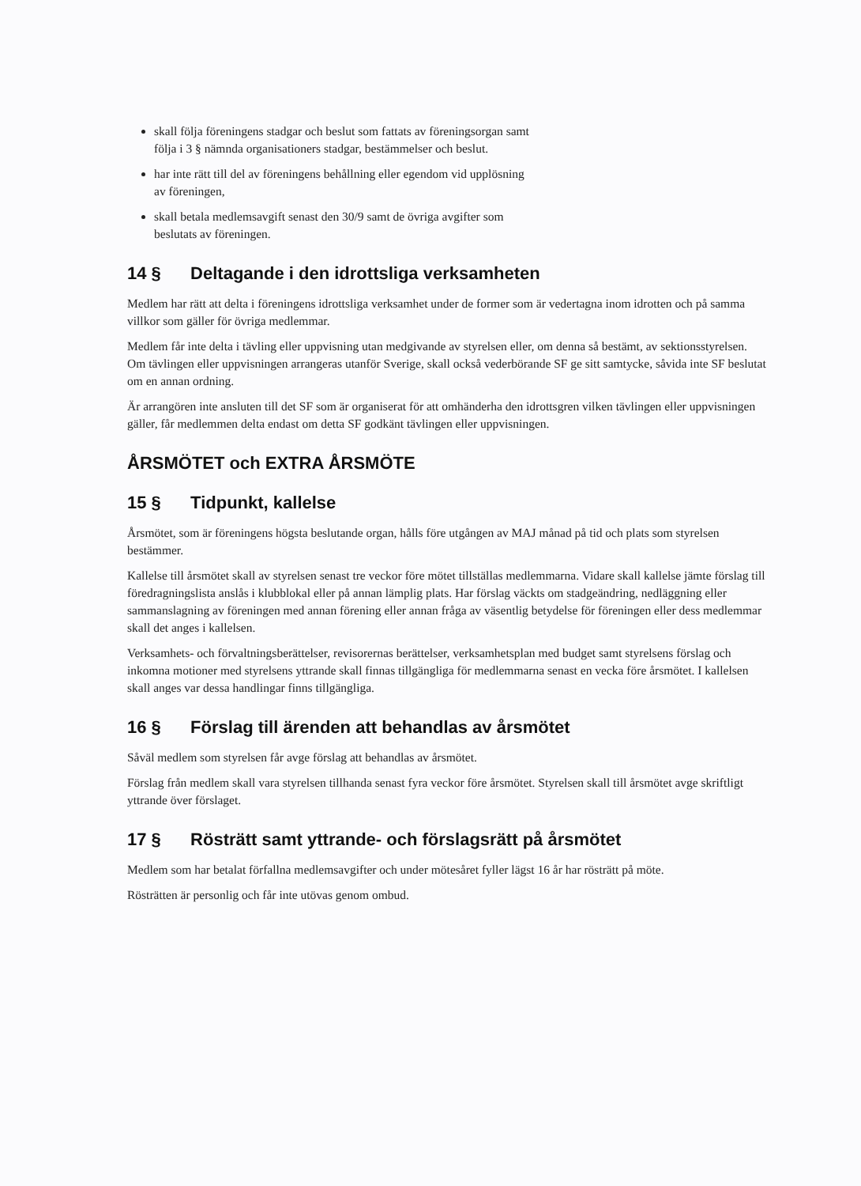skall följa föreningens stadgar och beslut som fattats av föreningsorgan samt följa i 3 § nämnda organisationers stadgar, bestämmelser och beslut.
har inte rätt till del av föreningens behållning eller egendom vid upplösning av föreningen,
skall betala medlemsavgift senast den 30/9 samt de övriga avgifter som beslutats av föreningen.
14 § Deltagande i den idrottsliga verksamheten
Medlem har rätt att delta i föreningens idrottsliga verksamhet under de former som är vedertagna inom idrotten och på samma villkor som gäller för övriga medlemmar.
Medlem får inte delta i tävling eller uppvisning utan medgivande av styrelsen eller, om denna så bestämt, av sektionsstyrelsen. Om tävlingen eller uppvisningen arrangeras utanför Sverige, skall också vederbörande SF ge sitt samtycke, såvida inte SF beslutat om en annan ordning.
Är arrangören inte ansluten till det SF som är organiserat för att omhänderha den idrottsgren vilken tävlingen eller uppvisningen gäller, får medlemmen delta endast om detta SF godkänt tävlingen eller uppvisningen.
ÅRSMÖTET och EXTRA ÅRSMÖTE
15 § Tidpunkt, kallelse
Årsmötet, som är föreningens högsta beslutande organ, hålls före utgången av MAJ månad på tid och plats som styrelsen bestämmer.
Kallelse till årsmötet skall av styrelsen senast tre veckor före mötet tillställas medlemmarna. Vidare skall kallelse jämte förslag till föredragningslista anslås i klubblokal eller på annan lämplig plats. Har förslag väckts om stadgeändring, nedläggning eller sammanslagning av föreningen med annan förening eller annan fråga av väsentlig betydelse för föreningen eller dess medlemmar skall det anges i kallelsen.
Verksamhets- och förvaltningsberättelser, revisorernas berättelser, verksamhetsplan med budget samt styrelsens förslag och inkomna motioner med styrelsens yttrande skall finnas tillgängliga för medlemmarna senast en vecka före årsmötet. I kallelsen skall anges var dessa handlingar finns tillgängliga.
16 § Förslag till ärenden att behandlas av årsmötet
Såväl medlem som styrelsen får avge förslag att behandlas av årsmötet.
Förslag från medlem skall vara styrelsen tillhanda senast fyra veckor före årsmötet. Styrelsen skall till årsmötet avge skriftligt yttrande över förslaget.
17 § Rösträtt samt yttrande- och förslagsrätt på årsmötet
Medlem som har betalat förfallna medlemsavgifter och under mötesåret fyller lägst 16 år har rösträtt på möte.
Rösträtten är personlig och får inte utövas genom ombud.